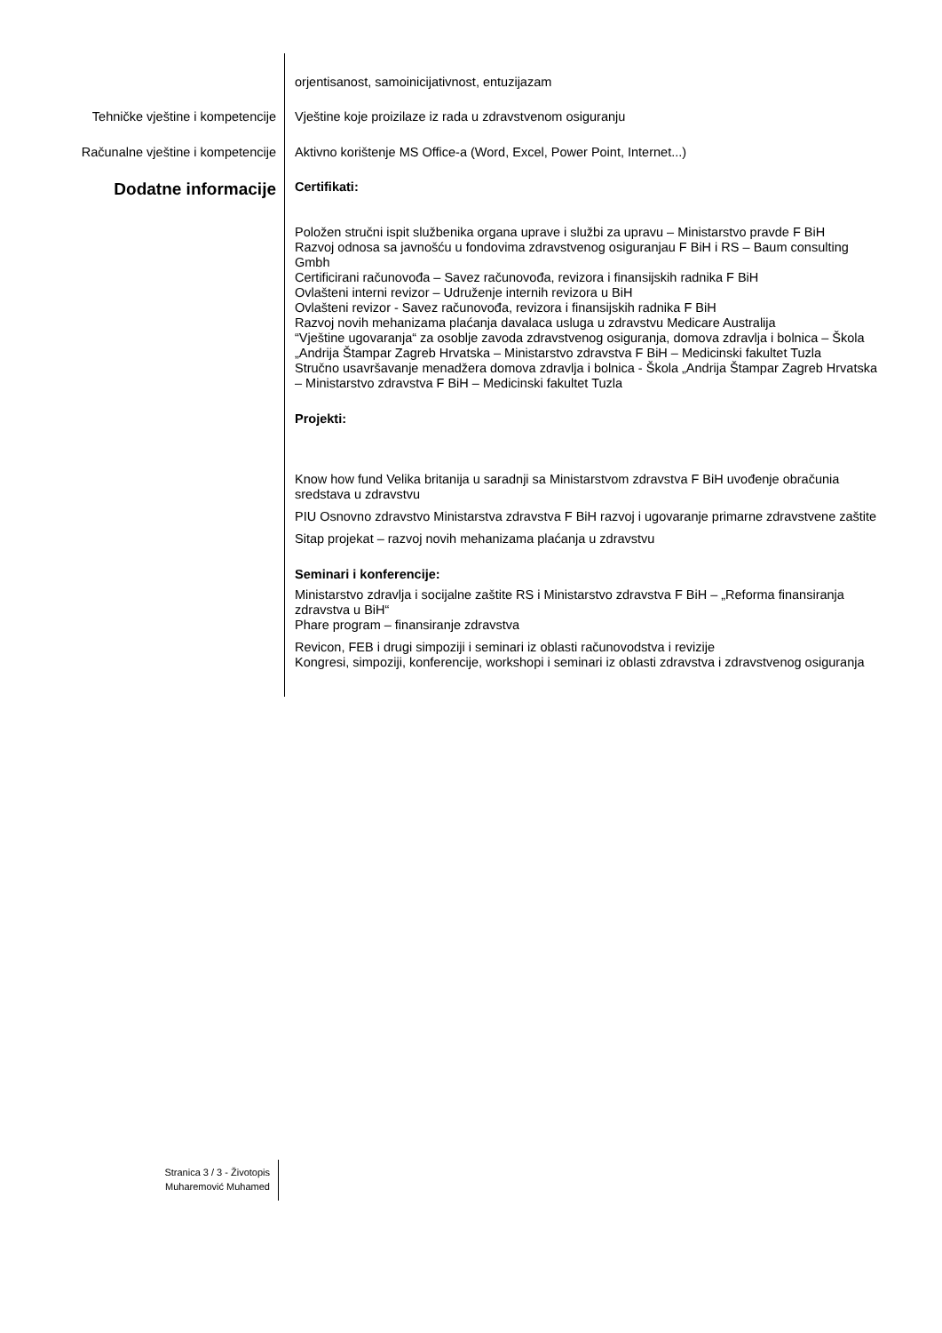orjentisanost, samoinicijativnost, entuzijazam
Tehničke vještine i kompetencije
Vještine koje proizilaze iz rada u zdravstvenom osiguranju
Računalne vještine i kompetencije
Aktivno korištenje MS Office-a (Word, Excel, Power Point, Internet...)
Dodatne informacije
Certifikati:
Položen stručni ispit službenika organa uprave i službi za upravu – Ministarstvo pravde F BiH
Razvoj odnosa sa javnošću u fondovima zdravstvenog osiguranjau F BiH i RS – Baum consulting Gmbh
Certificirani računovođa – Savez računovođa, revizora i finansijskih radnika F BiH
Ovlašteni interni revizor – Udruženje internih revizora u BiH
Ovlašteni revizor - Savez računovođa, revizora i finansijskih radnika F BiH
Razvoj novih mehanizama plaćanja davalaca usluga u zdravstvu Medicare Australija
“Vještine ugovaranja“ za osoblje zavoda zdravstvenog osiguranja, domova zdravlja i bolnica – Škola „Andrija Štampar Zagreb Hrvatska – Ministarstvo zdravstva F BiH – Medicinski fakultet Tuzla
Stručno usavršavanje menadžera domova zdravlja i bolnica - Škola „Andrija Štampar Zagreb Hrvatska – Ministarstvo zdravstva F BiH – Medicinski fakultet Tuzla
Projekti:
Know how fund Velika britanija u saradnji sa Ministarstvom zdravstva F BiH uvođenje obračunia sredstava u zdravstvu
PIU Osnovno zdravstvo Ministarstva zdravstva F BiH razvoj i ugovaranje primarne zdravstvene zaštite
Sitap projekat – razvoj novih mehanizama plaćanja u zdravstvu
Seminari i konferencije:
Ministarstvo zdravlja i socijalne zaštite RS i Ministarstvo zdravstva F BiH – „Reforma finansiranja zdravstva u BiH“
Phare program – finansiranje zdravstva
Revicon, FEB i drugi simpoziji i seminari iz oblasti računovodstva i revizije
Kongresi, simpoziji, konferencije, workshopi i seminari iz oblasti zdravstva i zdravstvenog osiguranja
Stranica 3 / 3 - Životopis
Muharemović Muhamed